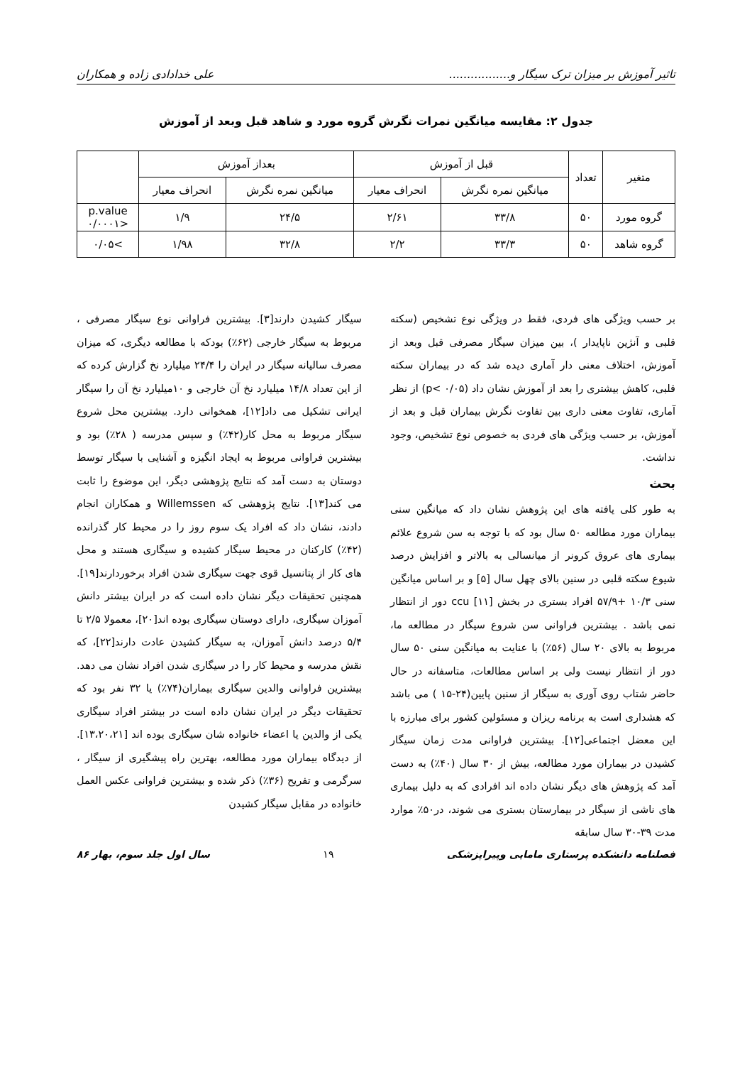تاثیر آموزش بر میزان ترک سیگار و................. علی خدادادی زاده و همکاران
جدول ۲: مقایسه میانگین نمرات نگرش گروه مورد و شاهد قبل وبعد از آموزش
| متغیر | تعداد | قبل از آموزش | | بعداز آموزش | | |
| --- | --- | --- | --- | --- | --- | --- |
| | | میانگین نمره نگرش | انحراف معیار | میانگین نمره نگرش | انحراف معیار | |
| گروه مورد | ۵۰ | ۳۳/۸ | ۲/۶۱ | ۲۴/۵ | ۱/۹ | p.value <۰/۰۰۰۱ |
| گروه شاهد | ۵۰ | ۳۳/۳ | ۲/۲ | ۳۲/۸ | ۱/۹۸ | >۰/۰۵ |
بر حسب ویژگی های فردی، فقط در ویژگی نوع تشخیص (سکته قلبی و آنژین ناپایدار )، بین میزان سیگار مصرفی قبل وبعد از آموزش، اختلاف معنی دار آماری دیده شد که در بیماران سکته قلبی، کاهش بیشتری را بعد از آموزش نشان داد (p< ۰/۰۵) از نظر آماری، تفاوت معنی داری بین تفاوت نگرش بیماران قبل و بعد از آموزش، بر حسب ویژگی های فردی به خصوص نوع تشخیص، وجود نداشت.
بحث
به طور کلی یافته های این پژوهش نشان داد که میانگین سنی بیماران مورد مطالعه ۵۰ سال بود که با توجه به سن شروع علائم بیماری های عروق کرونر از میانسالی به بالاتر و افزایش درصد شیوع سکته قلبی در سنین بالای چهل سال [۵] و بر اساس میانگین سنی ۱۰/۳ +۵۷/۹ افراد بستری در بخش ccu [۱۱] دور از انتظار نمی باشد . بیشترین فراوانی سن شروع سیگار در مطالعه ما، مربوط به بالای ۲۰ سال (۵۶٪) با عنایت به میانگین سنی ۵۰ سال دور از انتظار نیست ولی بر اساس مطالعات، متاسفانه در حال حاضر شتاب روی آوری به سیگار از سنین پایین(۲۴-۱۵ ) می باشد که هشداری است به برنامه ریزان و مسئولین کشور برای مبارزه با این معضل اجتماعی[۱۲]. بیشترین فراوانی مدت زمان سیگار کشیدن در بیماران مورد مطالعه، بیش از ۳۰ سال (۴۰٪) به دست آمد که پژوهش های دیگر نشان داده اند افرادی که به دلیل بیماری های ناشی از سیگار در بیمارستان بستری می شوند، در۵۰٪ موارد مدت ۳۹-۳۰ سال سابقه
سیگار کشیدن دارند[۳]. بیشترین فراوانی نوع سیگار مصرفی ، مربوط به سیگار خارجی (۶۲٪) بودکه با مطالعه دیگری، که میزان مصرف سالیانه سیگار در ایران را ۲۴/۴ میلیارد نخ گزارش کرده که از این تعداد ۱۴/۸ میلیارد نخ آن خارجی و ۱۰میلیارد نخ آن را سیگار ایرانی تشکیل می داد[۱۲]، همخوانی دارد. بیشترین محل شروع سیگار مربوط به محل کار(۴۲٪) و سپس مدرسه ( ۲۸٪) بود و بیشترین فراوانی مربوط به ایجاد انگیزه و آشنایی با سیگار توسط دوستان به دست آمد که نتایج پژوهشی دیگر، این موضوع را ثابت می کند[۱۳]. نتایج پژوهشی که Willemssen و همکاران انجام دادند، نشان داد که افراد یک سوم روز را در محیط کار گذرانده (۴۲٪) کارکنان در محیط سیگار کشیده و سیگاری هستند و محل های کار از پتانسیل قوی جهت سیگاری شدن افراد برخوردارند[۱۹]. همچنین تحقیقات دیگر نشان داده است که در ایران بیشتر دانش آموزان سیگاری، دارای دوستان سیگاری بوده اند[۲۰]، معمولا ۲/۵ تا ۵/۴ درصد دانش آموزان، به سیگار کشیدن عادت دارند[۲۲]، که نقش مدرسه و محیط کار را در سیگاری شدن افراد نشان می دهد. بیشترین فراوانی والدین سیگاری بیماران(۷۴٪) یا ۳۲ نفر بود که تحقیقات دیگر در ایران نشان داده است در بیشتر افراد سیگاری یکی از والدین یا اعضاء خانواده شان سیگاری بوده اند [۱۳،۲۰،۲۱]. از دیدگاه بیماران مورد مطالعه، بهترین راه پیشگیری از سیگار ، سرگرمی و تفریح (۳۶٪) ذکر شده و بیشترین فراوانی عکس العمل خانواده در مقابل سیگار کشیدن
فصلنامه دانشکده پرستاری مامایی وپیراپزشکی ۱۹ سال اول جلد سوم، بهار ۸۶